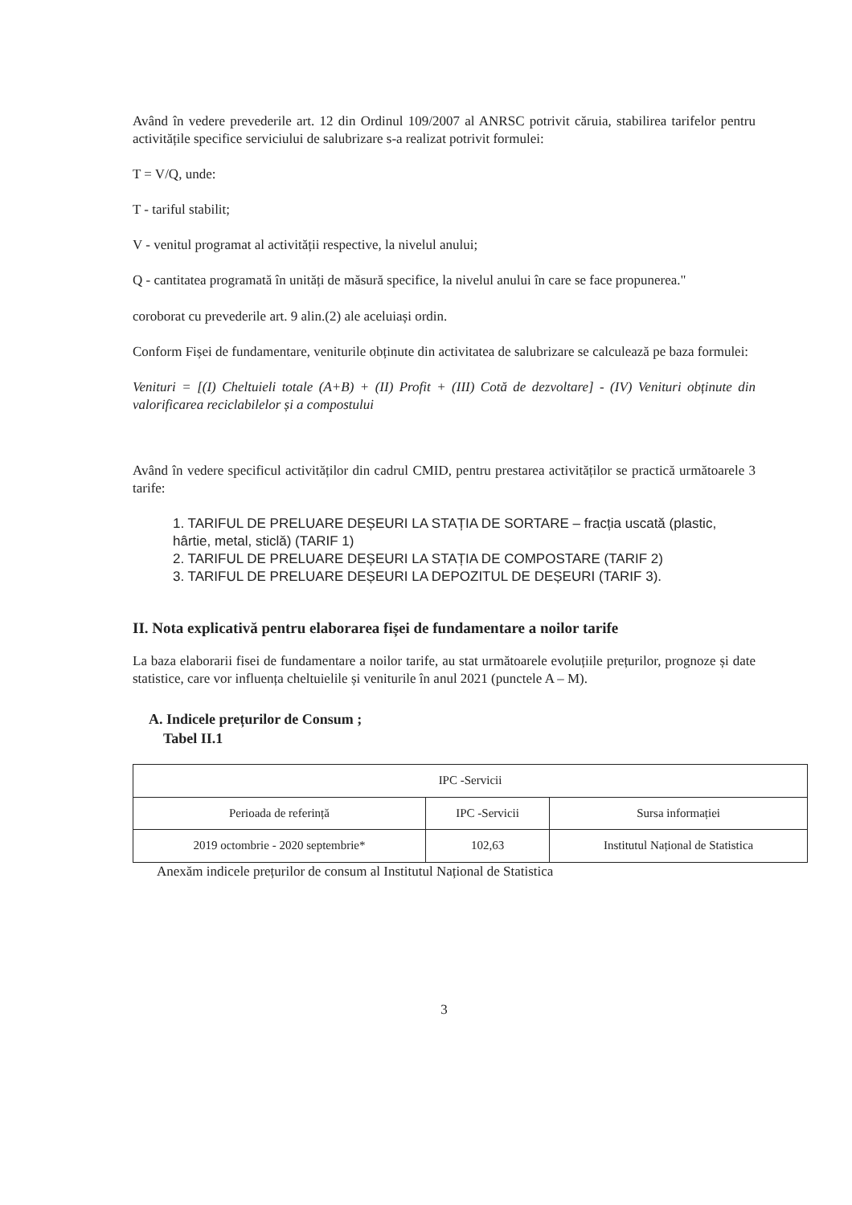Având în vedere prevederile art. 12 din Ordinul 109/2007 al ANRSC potrivit căruia, stabilirea tarifelor pentru activitățile specifice serviciului de salubrizare s-a realizat potrivit formulei:
T = V/Q, unde:
T - tariful stabilit;
V - venitul programat al activității respective, la nivelul anului;
Q - cantitatea programată în unități de măsură specifice, la nivelul anului în care se face propunerea."
coroborat cu prevederile art. 9 alin.(2) ale aceluiași ordin.
Conform Fișei de fundamentare, veniturile obținute din activitatea de salubrizare se calculează pe baza formulei:
Venituri = [(I) Cheltuieli totale (A+B) + (II) Profit + (III) Cotă de dezvoltare] - (IV) Venituri obținute din valorificarea reciclabilelor și a compostului
Având în vedere specificul activităților din cadrul CMID, pentru prestarea activităților se practică următoarele 3 tarife:
1. TARIFUL DE PRELUARE DEȘEURI LA STAȚIA DE SORTARE – fracția uscată (plastic, hârtie, metal, sticlă) (TARIF 1)
2. TARIFUL DE PRELUARE DEȘEURI LA STAȚIA DE COMPOSTARE (TARIF 2)
3. TARIFUL DE PRELUARE DEȘEURI LA DEPOZITUL DE DEȘEURI (TARIF 3).
II. Nota explicativă pentru elaborarea fișei de fundamentare a noilor tarife
La baza elaborarii fisei de fundamentare a noilor tarife, au stat următoarele evoluțiile prețurilor, prognoze și date statistice, care vor influența cheltuielile și veniturile în anul 2021 (punctele A – M).
A. Indicele prețurilor de Consum ;
Tabel II.1
| IPC -Servicii | | |
| Perioada de referință | IPC -Servicii | Sursa informației |
| 2019 octombrie - 2020 septembrie* | 102,63 | Institutul Național de Statistica |
Anexăm indicele prețurilor de consum al Institutul Național de Statistica
3